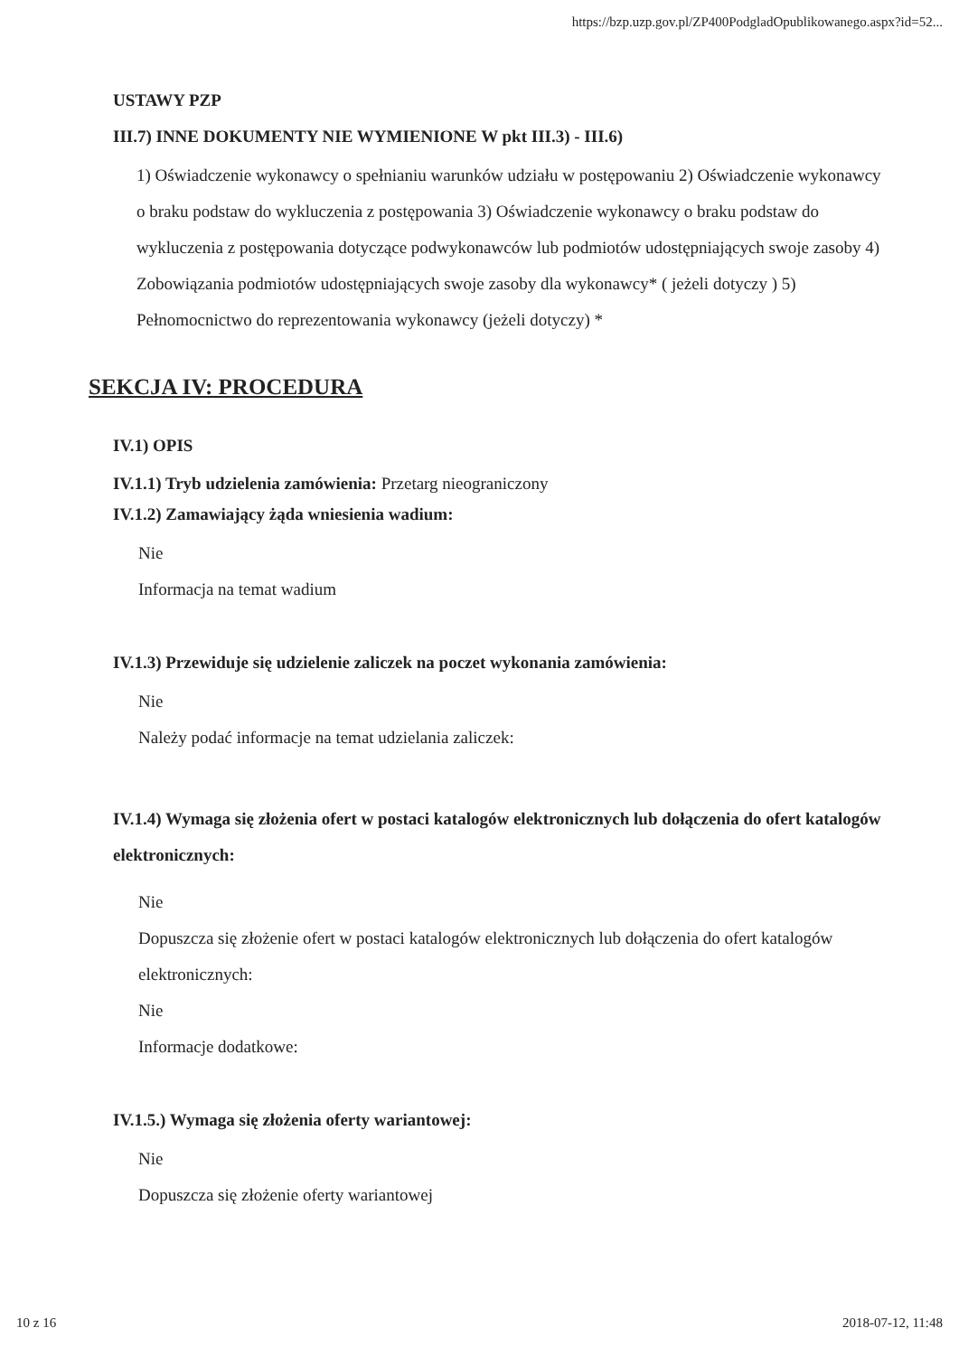https://bzp.uzp.gov.pl/ZP400PodgladOpublikowanego.aspx?id=52...
USTAWY PZP
III.7) INNE DOKUMENTY NIE WYMIENIONE W pkt III.3) - III.6)
1) Oświadczenie wykonawcy o spełnianiu warunków udziału w postępowaniu 2) Oświadczenie wykonawcy o braku podstaw do wykluczenia z postępowania 3) Oświadczenie wykonawcy o braku podstaw do wykluczenia z postępowania dotyczące podwykonawców lub podmiotów udostępniających swoje zasoby 4) Zobowiązania podmiotów udostępniających swoje zasoby dla wykonawcy* ( jeżeli dotyczy ) 5) Pełnomocnictwo do reprezentowania wykonawcy (jeżeli dotyczy) *
SEKCJA IV: PROCEDURA
IV.1) OPIS
IV.1.1) Tryb udzielenia zamówienia: Przetarg nieograniczony
IV.1.2) Zamawiający żąda wniesienia wadium:
Nie
Informacja na temat wadium
IV.1.3) Przewiduje się udzielenie zaliczek na poczet wykonania zamówienia:
Nie
Należy podać informacje na temat udzielania zaliczek:
IV.1.4) Wymaga się złożenia ofert w postaci katalogów elektronicznych lub dołączenia do ofert katalogów elektronicznych:
Nie
Dopuszcza się złożenie ofert w postaci katalogów elektronicznych lub dołączenia do ofert katalogów elektronicznych:
Nie
Informacje dodatkowe:
IV.1.5.) Wymaga się złożenia oferty wariantowej:
Nie
Dopuszcza się złożenie oferty wariantowej
10 z 16 2018-07-12, 11:48